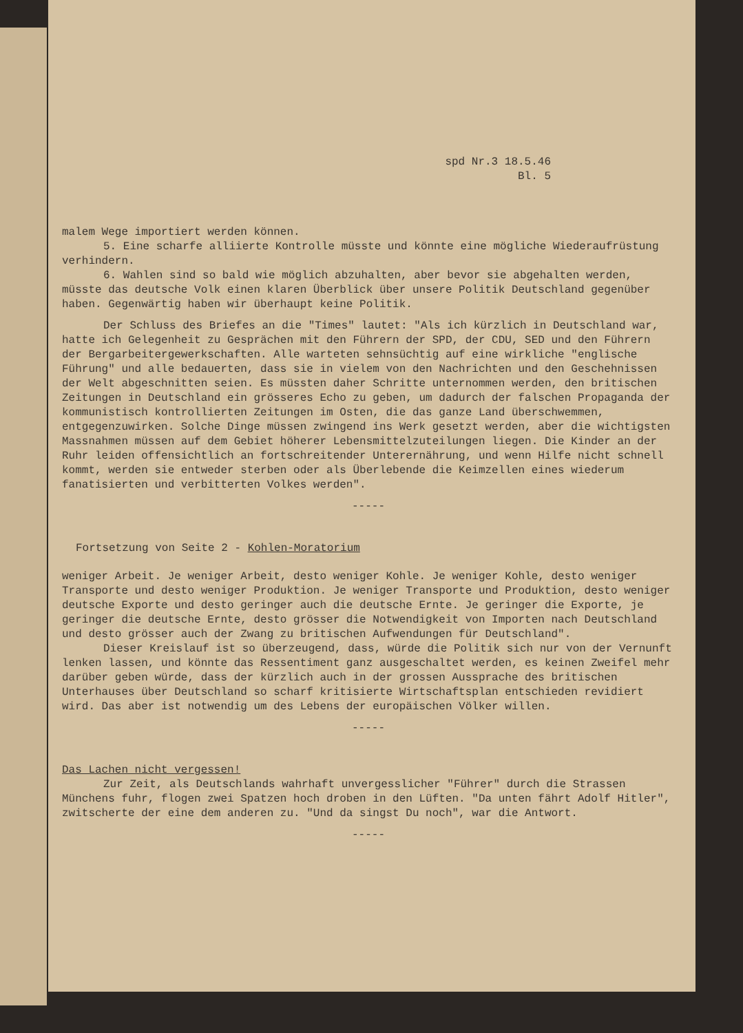spd Nr.3 18.5.46
Bl. 5
malem Wege importiert werden können.
5. Eine scharfe alliierte Kontrolle müsste und könnte eine mögliche Wiederaufrüstung verhindern.
6. Wahlen sind so bald wie möglich abzuhalten, aber bevor sie abgehalten werden, müsste das deutsche Volk einen klaren Überblick über unsere Politik Deutschland gegenüber haben. Gegenwärtig haben wir überhaupt keine Politik.
Der Schluss des Briefes an die "Times" lautet: "Als ich kürzlich in Deutschland war, hatte ich Gelegenheit zu Gesprächen mit den Führern der SPD, der CDU, SED und den Führern der Bergarbeitergewerkschaften. Alle warteten sehnsüchtig auf eine wirkliche "englische Führung" und alle bedauerten, dass sie in vielem von den Nachrichten und den Geschehnissen der Welt abgeschnitten seien. Es müssten daher Schritte unternommen werden, den britischen Zeitungen in Deutschland ein grösseres Echo zu geben, um dadurch der falschen Propaganda der kommunistisch kontrollierten Zeitungen im Osten, die das ganze Land überschwemmen, entgegenzuwirken. Solche Dinge müssen zwingend ins Werk gesetzt werden, aber die wichtigsten Massnahmen müssen auf dem Gebiet höherer Lebensmittelzuteilungen liegen. Die Kinder an der Ruhr leiden offensichtlich an fortschreitender Unterernährung, und wenn Hilfe nicht schnell kommt, werden sie entweder sterben oder als Überlebende die Keimzellen eines wiederum fanatisierten und verbitterten Volkes werden".
-----
Fortsetzung von Seite 2 - Kohlen-Moratorium
weniger Arbeit. Je weniger Arbeit, desto weniger Kohle. Je weniger Kohle, desto weniger Transporte und desto weniger Produktion. Je weniger Transporte und Produktion, desto weniger deutsche Exporte und desto geringer auch die deutsche Ernte. Je geringer die Exporte, je geringer die deutsche Ernte, desto grösser die Notwendigkeit von Importen nach Deutschland und desto grösser auch der Zwang zu britischen Aufwendungen für Deutschland".
Dieser Kreislauf ist so überzeugend, dass, würde die Politik sich nur von der Vernunft lenken lassen, und könnte das Ressentiment ganz ausgeschaltet werden, es keinen Zweifel mehr darüber geben würde, dass der kürzlich auch in der grossen Aussprache des britischen Unterhauses über Deutschland so scharf kritisierte Wirtschaftsplan entschieden revidiert wird. Das aber ist notwendig um des Lebens der europäischen Völker willen.
-----
Das Lachen nicht vergessen!
Zur Zeit, als Deutschlands wahrhaft unvergesslicher "Führer" durch die Strassen Münchens fuhr, flogen zwei Spatzen hoch droben in den Lüften. "Da unten fährt Adolf Hitler", zwitscherte der eine dem anderen zu. "Und da singst Du noch", war die Antwort.
-----